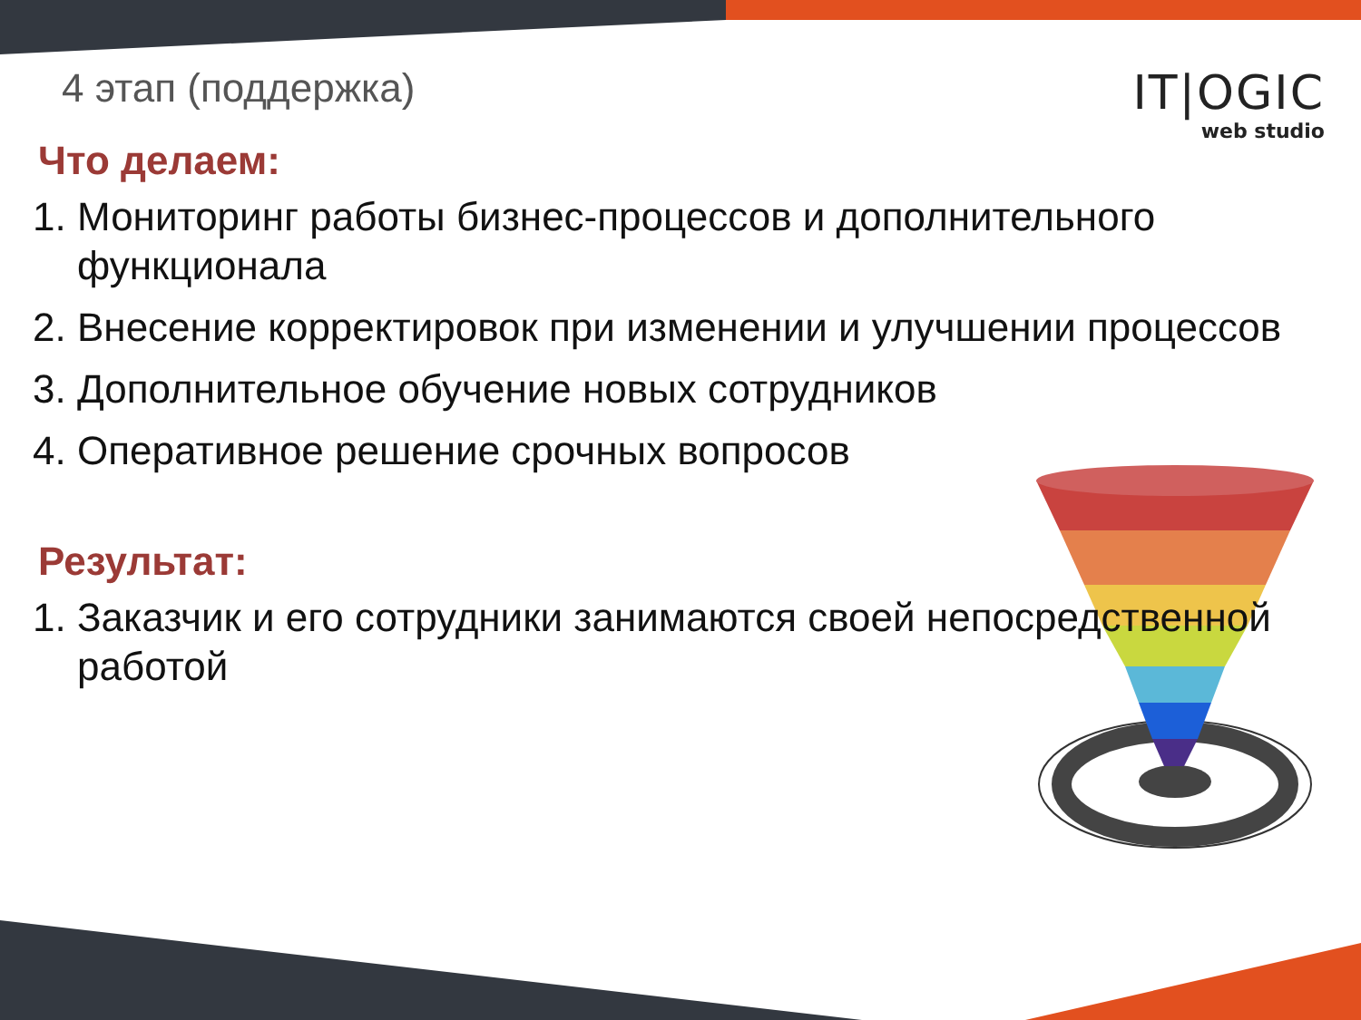4 этап (поддержка)
IT|OGIC
web studio
Что делаем:
1. Мониторинг работы бизнес-процессов и дополнительного функционала
2. Внесение корректировок при изменении и улучшении процессов
3. Дополнительное обучение новых сотрудников
4. Оперативное решение срочных вопросов
Результат:
1. Заказчик и его сотрудники занимаются своей непосредственной работой